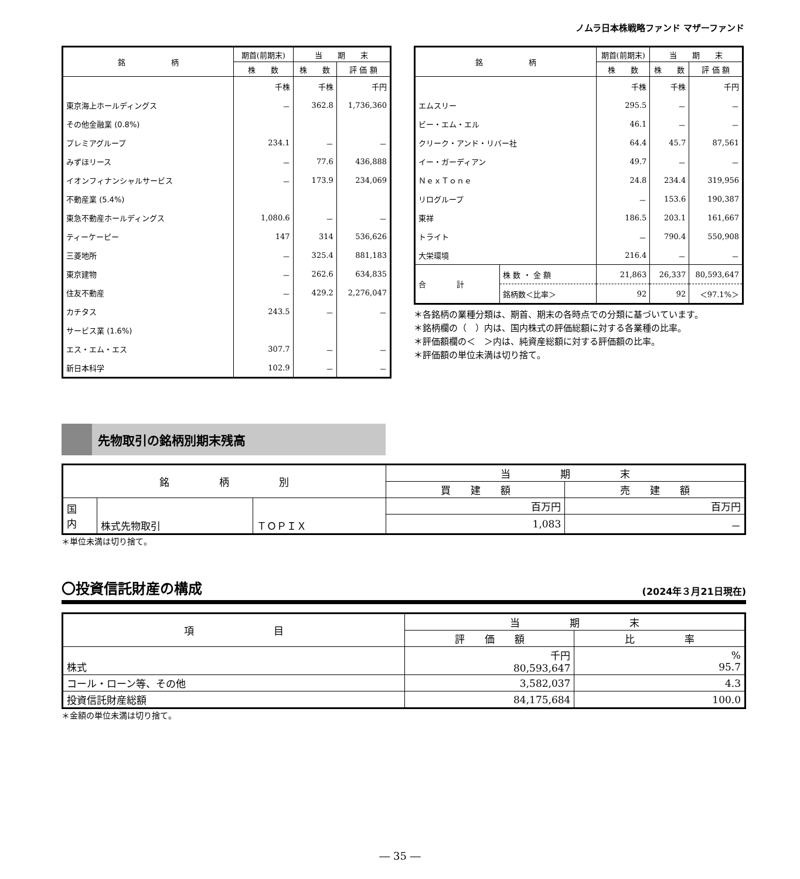ノムラ日本株戦略ファンド マザーファンド
| 銘 柄 | 期首(前期末) | 当 期 末 | |
| --- | --- | --- | --- |
| | 株 数 | 株 数 | 評 価 額 |
| | 千株 | 千株 | 千円 |
| 東京海上ホールディングス | － | 362.8 | 1,736,360 |
| その他金融業 (0.8%) | | | |
| プレミアグループ | 234.1 | － | － |
| みずほリース | － | 77.6 | 436,888 |
| イオンフィナンシャルサービス | － | 173.9 | 234,069 |
| 不動産業 (5.4%) | | | |
| 東急不動産ホールディングス | 1,080.6 | － | － |
| ティーケーピー | 147 | 314 | 536,626 |
| 三菱地所 | － | 325.4 | 881,183 |
| 東京建物 | － | 262.6 | 634,835 |
| 住友不動産 | － | 429.2 | 2,276,047 |
| カチタス | 243.5 | － | － |
| サービス業 (1.6%) | | | |
| エス・エム・エス | 307.7 | － | － |
| 新日本科学 | 102.9 | － | － |
| 銘 柄 | | 期首(前期末) | 当 期 末 | |
| --- | --- | --- | --- | --- |
| | | 株 数 | 株 数 | 評 価 額 |
| | | 千株 | 千株 | 千円 |
| エムスリー | | 295.5 | － | － |
| ビー・エム・エル | | 46.1 | － | － |
| クリーク・アンド・リバー社 | | 64.4 | 45.7 | 87,561 |
| イー・ガーディアン | | 49.7 | － | － |
| ＮｅｘＴｏｎｅ | | 24.8 | 234.4 | 319,956 |
| リログループ | | － | 153.6 | 190,387 |
| 東祥 | | 186.5 | 203.1 | 161,667 |
| トライト | | － | 790.4 | 550,908 |
| 大栄環境 | | 216.4 | － | － |
| 合 計 | 株 数 ・ 金 額 | 21,863 | 26,337 | 80,593,647 |
| | 銘柄数＜比率＞ | 92 | 92 | ＜97.1%＞ |
＊各銘柄の業種分類は、期首、期末の各時点での分類に基づいています。
＊銘柄欄の（　）内は、国内株式の評価総額に対する各業種の比率。
＊評価額欄の＜　＞内は、純資産総額に対する評価額の比率。
＊評価額の単位未満は切り捨て。
先物取引の銘柄別期末残高
| 銘 柄 別 | | | 当 期 末 | |
| --- | --- | --- | --- | --- |
| | | | 買 建 額 | 売 建 額 |
| 国 内 | 株式先物取引 | ＴＯＰＩＸ | 百万円 | 百万円 |
| | | | 1,083 | － |
＊単位未満は切り捨て。
〇投資信託財産の構成 (2024年３月21日現在)
| 項 目 | 当 期 末 | |
| --- | --- | --- |
| | 評 価 額 | 比 率 |
| 株式 | 千円 80,593,647 | % 95.7 |
| コール・ローン等、その他 | 3,582,037 | 4.3 |
| 投資信託財産総額 | 84,175,684 | 100.0 |
＊金額の単位未満は切り捨て。
― 35 ―